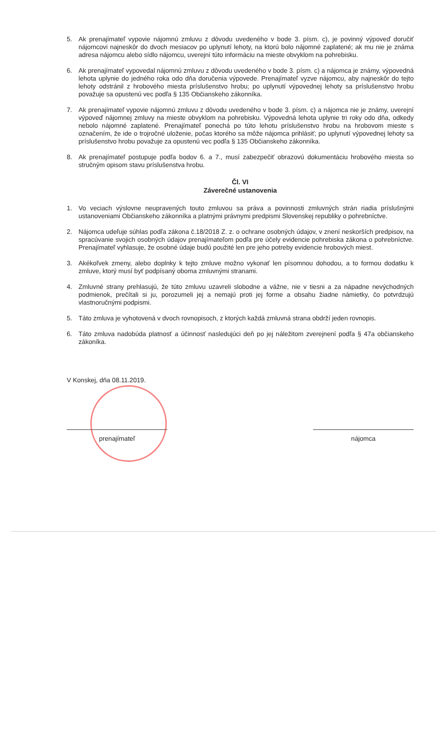5. Ak prenajímateľ vypovie nájomnú zmluvu z dôvodu uvedeného v bode 3. písm. c), je povinný výpoveď doručiť nájomcovi najneskôr do dvoch mesiacov po uplynutí lehoty, na ktorú bolo nájomné zaplatené; ak mu nie je známa adresa nájomcu alebo sídlo nájomcu, uverejní túto informáciu na mieste obvyklom na pohrebisku.
6. Ak prenajímateľ vypovedal nájomnú zmluvu z dôvodu uvedeného v bode 3. písm. c) a nájomca je známy, výpovedná lehota uplynie do jedného roka odo dňa doručenia výpovede. Prenajímateľ vyzve nájomcu, aby najneskôr do tejto lehoty odstránil z hrobového miesta príslušenstvo hrobu; po uplynutí výpovednej lehoty sa príslušenstvo hrobu považuje sa opustenú vec podľa § 135 Občianskeho zákonníka.
7. Ak prenajímateľ vypovie nájomnú zmluvu z dôvodu uvedeného v bode 3. písm. c) a nájomca nie je známy, uverejní výpoveď nájomnej zmluvy na mieste obvyklom na pohrebisku. Výpovedná lehota uplynie tri roky odo dňa, odkedy nebolo nájomné zaplatené. Prenajímateľ ponechá po túto lehotu príslušenstvo hrobu na hrobovom mieste s označením, že ide o trojročné uloženie, počas ktorého sa môže nájomca prihlásiť; po uplynutí výpovednej lehoty sa príslušenstvo hrobu považuje za opustenú vec podľa § 135 Občianskeho zákonníka.
8. Ak prenajímateľ postupuje podľa bodov 6. a 7., musí zabezpečiť obrazovú dokumentáciu hrobového miesta so stručným opisom stavu príslušenstva hrobu.
Čl. VI
Záverečné ustanovenia
1. Vo veciach výslovne neupravených touto zmluvou sa práva a povinnosti zmluvných strán riadia príslušnými ustanoveniami Občianskeho zákonníka a platnými právnymi predpismi Slovenskej republiky o pohrebníctve.
2. Nájomca udeľuje súhlas podľa zákona č.18/2018 Z. z. o ochrane osobných údajov, v znení neskorších predpisov, na spracúvanie svojich osobných údajov prenajímateľom podľa pre účely evidencie pohrebiska zákona o pohrebníctve. Prenajímateľ vyhlasuje, že osobné údaje budú použité len pre jeho potreby evidencie hrobových miest.
3. Akékoľvek zmeny, alebo doplnky k tejto zmluve možno vykonať len písomnou dohodou, a to formou dodatku k zmluve, ktorý musí byť podpísaný oboma zmluvnými stranami.
4. Zmluvné strany prehlasujú, že túto zmluvu uzavreli slobodne a vážne, nie v tiesni a za nápadne nevýchodných podmienok, prečítali si ju, porozumeli jej a nemajú proti jej forme a obsahu žiadne námietky, čo potvrdzujú vlastnoručnými podpismi.
5. Táto zmluva je vyhotovená v dvoch rovnopisoch, z ktorých každá zmluvná strana obdrží jeden rovnopis.
6. Táto zmluva nadobúda platnosť a účinnosť nasledujúci deň po jej náležitom zverejnení podľa § 47a občianskeho zákoníka.
V Konskej, dňa 08.11.2019.
prenajímateľ nájomca